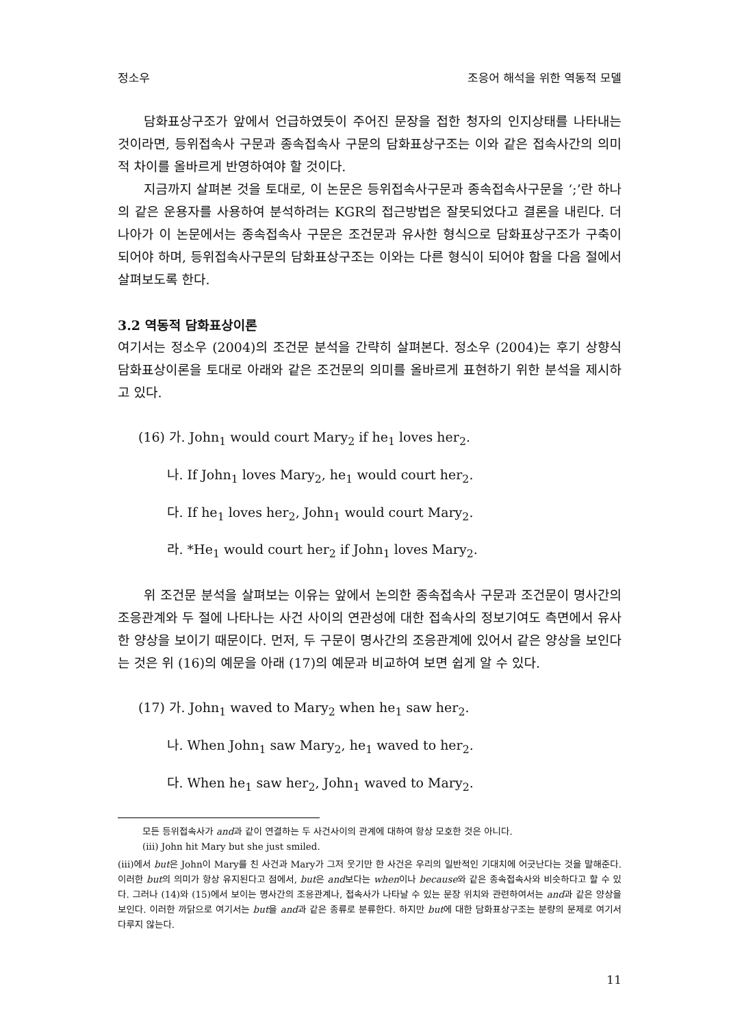정소우 조응어 해석을 위한 역동적 모델
담화표상구조가 앞에서 언급하였듯이 주어진 문장을 접한 청자의 인지상태를 나타내는 것이라면, 등위접속사 구문과 종속접속사 구문의 담화표상구조는 이와 같은 접속사간의 의미적 차이를 올바르게 반영하여야 할 것이다.
지금까지 살펴본 것을 토대로, 이 논문은 등위접속사구문과 종속접속사구문을 ‘;’란 하나의 같은 운용자를 사용하여 분석하려는 KGR의 접근방법은 잘못되었다고 결론을 내린다. 더 나아가 이 논문에서는 종속접속사 구문은 조건문과 유사한 형식으로 담화표상구조가 구축이 되어야 하며, 등위접속사구문의 담화표상구조는 이와는 다른 형식이 되어야 함을 다음 절에서 살펴보도록 한다.
3.2 역동적 담화표상이론
여기서는 정소우 (2004)의 조건문 분석을 간략히 살펴본다. 정소우 (2004)는 후기 상향식 담화표상이론을 토대로 아래와 같은 조건문의 의미를 올바르게 표현하기 위한 분석을 제시하고 있다.
(16) 가. John<sub>1</sub> would court Mary<sub>2</sub> if he<sub>1</sub> loves her<sub>2</sub>.
나. If John<sub>1</sub> loves Mary<sub>2</sub>, he<sub>1</sub> would court her<sub>2</sub>.
다. If he<sub>1</sub> loves her<sub>2</sub>, John<sub>1</sub> would court Mary<sub>2</sub>.
라. *He<sub>1</sub> would court her<sub>2</sub> if John<sub>1</sub> loves Mary<sub>2</sub>.
위 조건문 분석을 살펴보는 이유는 앞에서 논의한 종속접속사 구문과 조건문이 명사간의 조응관계와 두 절에 나타나는 사건 사이의 연관성에 대한 접속사의 정보기여도 측면에서 유사한 양상을 보이기 때문이다. 먼저, 두 구문이 명사간의 조응관계에 있어서 같은 양상을 보인다는 것은 위 (16)의 예문을 아래 (17)의 예문과 비교하여 보면 쉽게 알 수 있다.
(17) 가. John<sub>1</sub> waved to Mary<sub>2</sub> when he<sub>1</sub> saw her<sub>2</sub>.
나. When John<sub>1</sub> saw Mary<sub>2</sub>, he<sub>1</sub> waved to her<sub>2</sub>.
다. When he<sub>1</sub> saw her<sub>2</sub>, John<sub>1</sub> waved to Mary<sub>2</sub>.
모든 등위접속사가 and과 같이 연결하는 두 사건사이의 관계에 대하여 항상 모호한 것은 아니다.
(iii) John hit Mary but she just smiled.
(iii)에서 but은 John이 Mary를 친 사건과 Mary가 그저 웃기만 한 사건은 우리의 일반적인 기대치에 어긋난다는 것을 말해준다. 이러한 but의 의미가 항상 유지된다고 점에서, but은 and보다는 when이나 because와 같은 종속접속사와 비슷하다고 할 수 있다. 그러나 (14)와 (15)에서 보이는 명사간의 조응관계나, 접속사가 나타날 수 있는 문장 위치와 관련하여서는 and과 같은 양상을 보인다. 이러한 까닭으로 여기서는 but을 and과 같은 종류로 분류한다. 하지만 but에 대한 담화표상구조는 분량의 문제로 여기서 다루지 않는다.
11